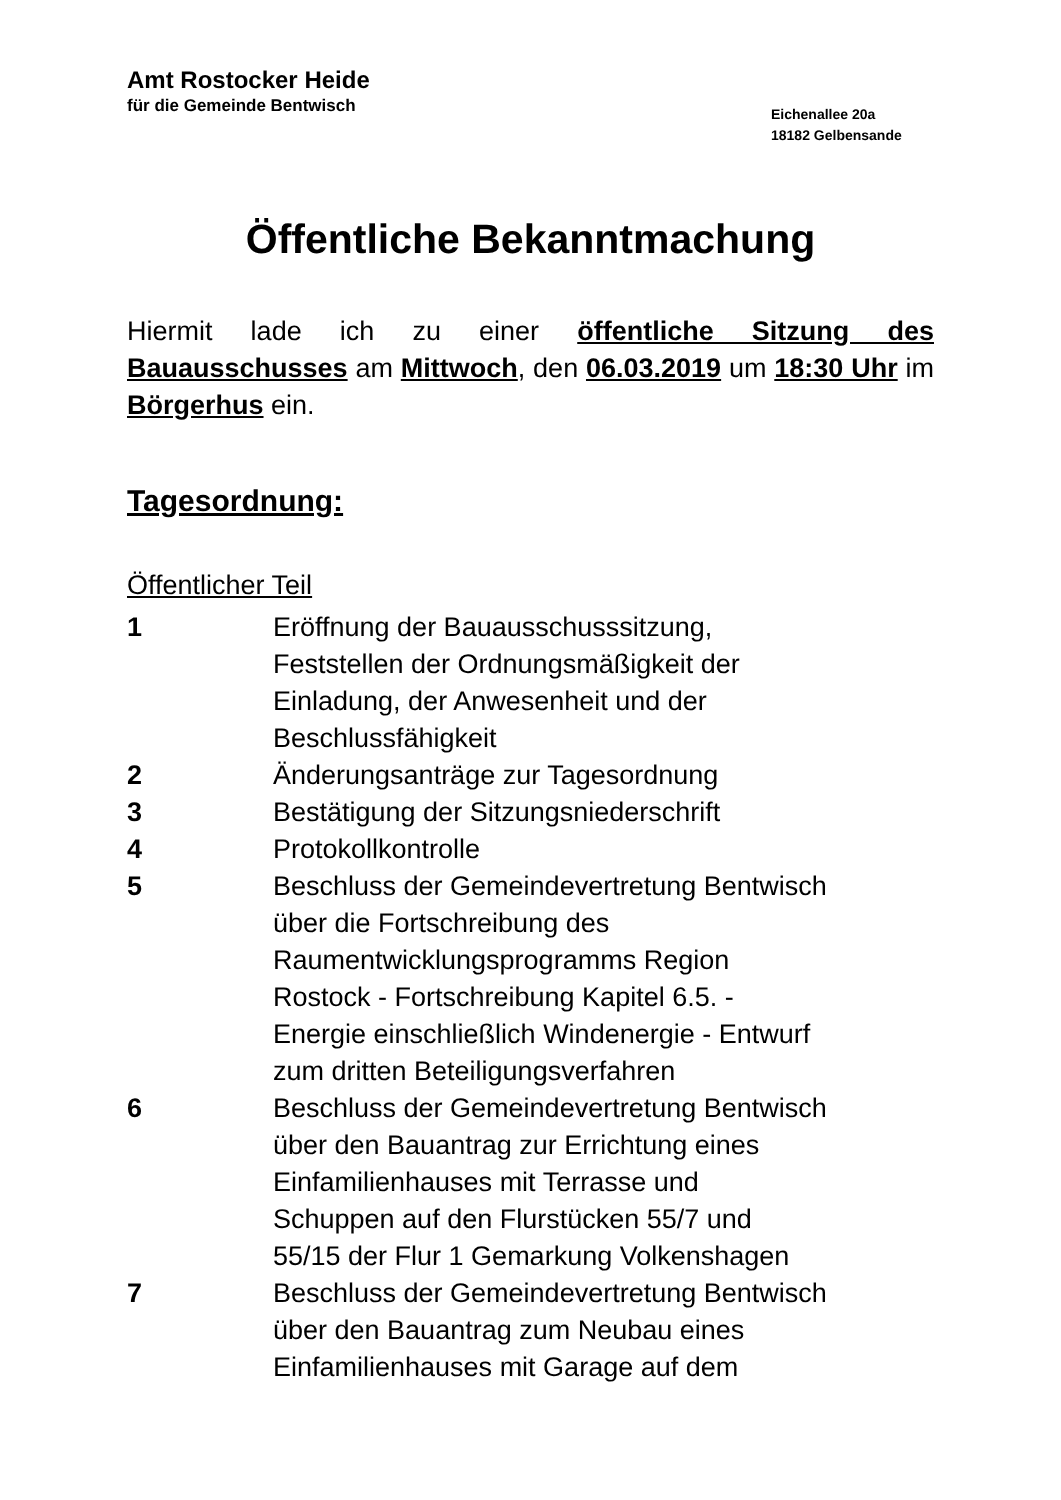Amt Rostocker Heide
für die Gemeinde Bentwisch
Eichenallee 20a
18182 Gelbensande
Öffentliche Bekanntmachung
Hiermit lade ich zu einer öffentliche Sitzung des Bauausschusses am Mittwoch, den 06.03.2019 um 18:30 Uhr im Börgerhus ein.
Tagesordnung:
Öffentlicher Teil
| 1 | Eröffnung der Bauausschusssitzung, Feststellen der Ordnungsmäßigkeit der Einladung, der Anwesenheit und der Beschlussfähigkeit |
| 2 | Änderungsanträge zur Tagesordnung |
| 3 | Bestätigung der Sitzungsniederschrift |
| 4 | Protokollkontrolle |
| 5 | Beschluss der Gemeindevertretung Bentwisch über die Fortschreibung des Raumentwicklungsprogramms Region Rostock - Fortschreibung Kapitel 6.5. - Energie einschließlich Windenergie - Entwurf zum dritten Beteiligungsverfahren |
| 6 | Beschluss der Gemeindevertretung Bentwisch über den Bauantrag zur Errichtung eines Einfamilienhauses mit Terrasse und Schuppen auf den Flurstücken 55/7 und 55/15 der Flur 1 Gemarkung Volkenshagen |
| 7 | Beschluss der Gemeindevertretung Bentwisch über den Bauantrag zum Neubau eines Einfamilienhauses mit Garage auf dem |